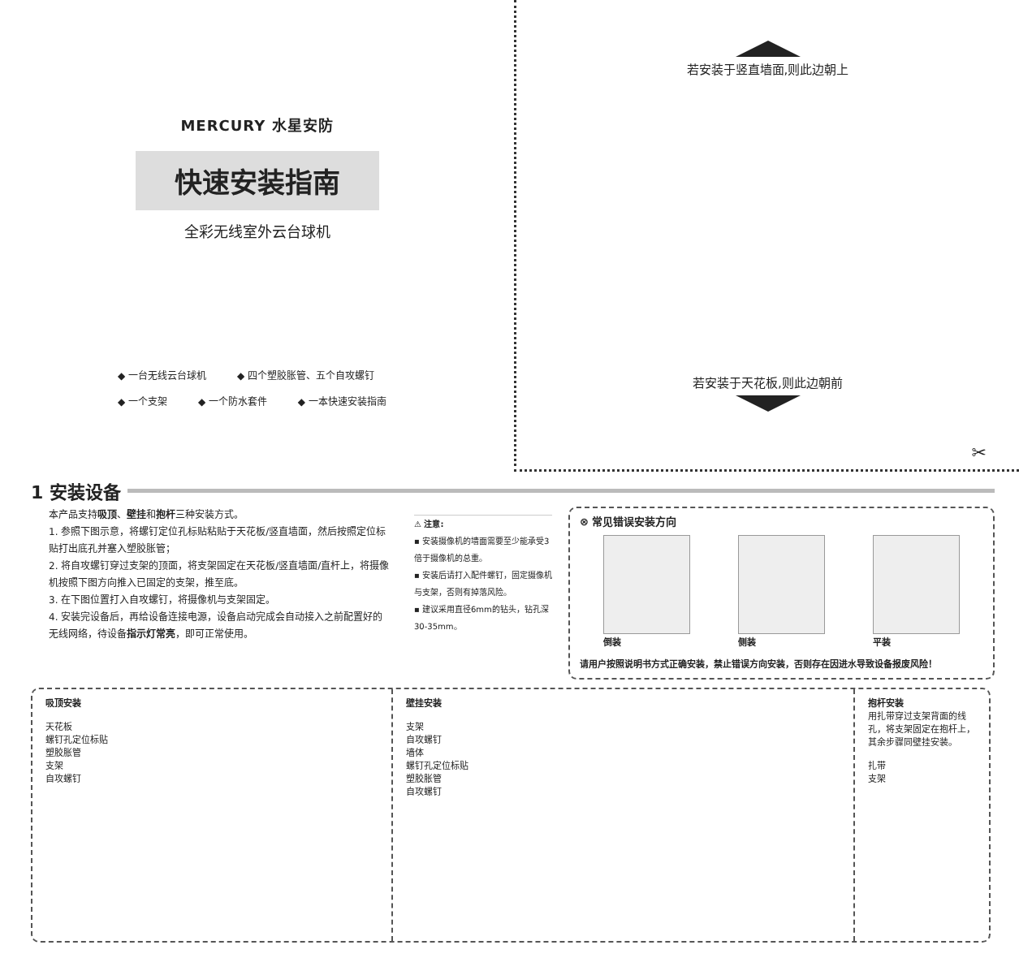MERCURY 水星安防
快速安装指南
全彩无线室外云台球机
◆ 一台无线云台球机 ◆ 四个塑胶胀管、五个自攻螺钉
◆ 一个支架 ◆ 一个防水套件 ◆ 一本快速安装指南
若安装于竖直墙面,则此边朝上
若安装于天花板,则此边朝前
✂
1 安装设备
本产品支持吸顶、壁挂和抱杆三种安装方式。
1. 参照下图示意，将螺钉定位孔标贴粘贴于天花板/竖直墙面，然后按照定位标贴打出底孔并塞入塑胶胀管；
2. 将自攻螺钉穿过支架的顶面，将支架固定在天花板/竖直墙面/直杆上，将摄像机按照下图方向推入已固定的支架，推至底。
3. 在下图位置打入自攻螺钉，将摄像机与支架固定。
4. 安装完设备后，再给设备连接电源，设备启动完成会自动接入之前配置好的无线网络，待设备指示灯常亮，即可正常使用。
⚠ 注意:
▪ 安装摄像机的墙面需要至少能承受3倍于摄像机的总重。
▪ 安装后请打入配件螺钉，固定摄像机与支架，否则有掉落风险。
▪ 建议采用直径6mm的钻头，钻孔深30-35mm。
⊗ 常见错误安装方向
倒装 侧装 平装
请用户按照说明书方式正确安装，禁止错误方向安装，否则存在因进水导致设备报废风险！
吸顶安装
天花板
螺钉孔定位标贴
塑胶胀管
支架
自攻螺钉
壁挂安装
支架
自攻螺钉
墙体
螺钉孔定位标贴
塑胶胀管
自攻螺钉
抱杆安装
用扎带穿过支架背面的线孔，将支架固定在抱杆上，其余步骤同壁挂安装。
扎带
支架